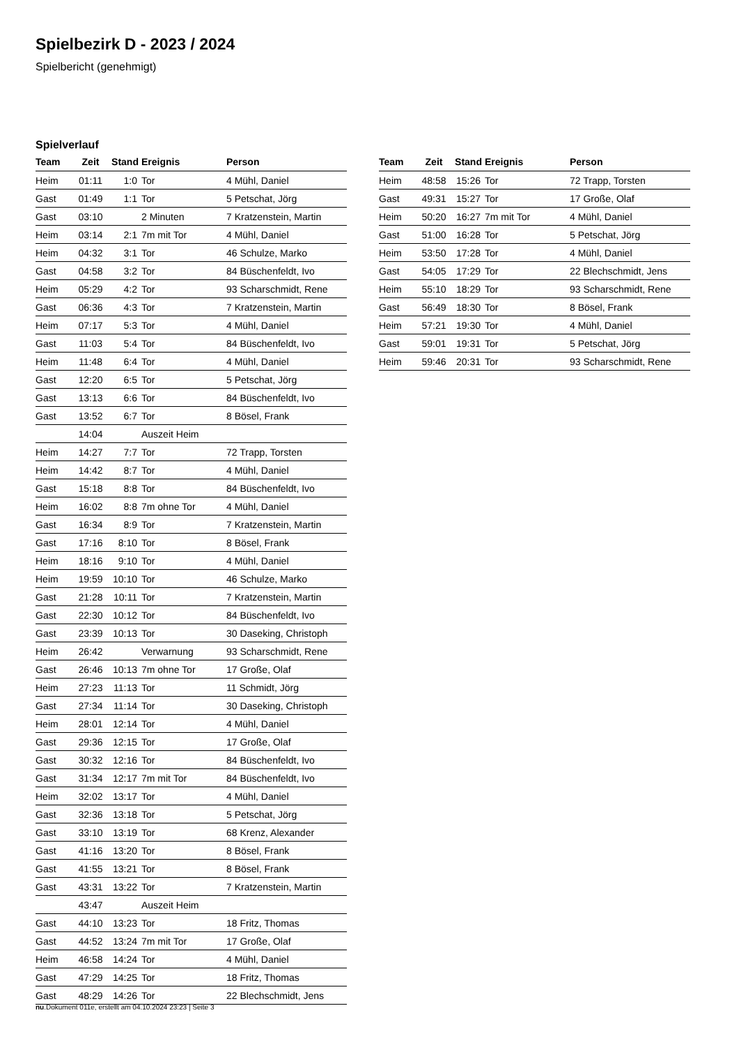Spielbezirk D - 2023 / 2024
Spielbericht (genehmigt)
Spielverlauf
| Team | Zeit | Stand | Ereignis | Person |
| --- | --- | --- | --- | --- |
| Heim | 01:11 | 1:0 | Tor | 4 Mühl, Daniel |
| Gast | 01:49 | 1:1 | Tor | 5 Petschat, Jörg |
| Gast | 03:10 | | 2 Minuten | 7 Kratzenstein, Martin |
| Heim | 03:14 | 2:1 | 7m mit Tor | 4 Mühl, Daniel |
| Heim | 04:32 | 3:1 | Tor | 46 Schulze, Marko |
| Gast | 04:58 | 3:2 | Tor | 84 Büschenfeldt, Ivo |
| Heim | 05:29 | 4:2 | Tor | 93 Scharschmidt, Rene |
| Gast | 06:36 | 4:3 | Tor | 7 Kratzenstein, Martin |
| Heim | 07:17 | 5:3 | Tor | 4 Mühl, Daniel |
| Gast | 11:03 | 5:4 | Tor | 84 Büschenfeldt, Ivo |
| Heim | 11:48 | 6:4 | Tor | 4 Mühl, Daniel |
| Gast | 12:20 | 6:5 | Tor | 5 Petschat, Jörg |
| Gast | 13:13 | 6:6 | Tor | 84 Büschenfeldt, Ivo |
| Gast | 13:52 | 6:7 | Tor | 8 Bösel, Frank |
| | 14:04 | | Auszeit Heim | |
| Heim | 14:27 | 7:7 | Tor | 72 Trapp, Torsten |
| Heim | 14:42 | 8:7 | Tor | 4 Mühl, Daniel |
| Gast | 15:18 | 8:8 | Tor | 84 Büschenfeldt, Ivo |
| Heim | 16:02 | 8:8 | 7m ohne Tor | 4 Mühl, Daniel |
| Gast | 16:34 | 8:9 | Tor | 7 Kratzenstein, Martin |
| Gast | 17:16 | 8:10 | Tor | 8 Bösel, Frank |
| Heim | 18:16 | 9:10 | Tor | 4 Mühl, Daniel |
| Heim | 19:59 | 10:10 | Tor | 46 Schulze, Marko |
| Gast | 21:28 | 10:11 | Tor | 7 Kratzenstein, Martin |
| Gast | 22:30 | 10:12 | Tor | 84 Büschenfeldt, Ivo |
| Gast | 23:39 | 10:13 | Tor | 30 Daseking, Christoph |
| Heim | 26:42 | | Verwarnung | 93 Scharschmidt, Rene |
| Gast | 26:46 | 10:13 | 7m ohne Tor | 17 Große, Olaf |
| Heim | 27:23 | 11:13 | Tor | 11 Schmidt, Jörg |
| Gast | 27:34 | 11:14 | Tor | 30 Daseking, Christoph |
| Heim | 28:01 | 12:14 | Tor | 4 Mühl, Daniel |
| Gast | 29:36 | 12:15 | Tor | 17 Große, Olaf |
| Gast | 30:32 | 12:16 | Tor | 84 Büschenfeldt, Ivo |
| Gast | 31:34 | 12:17 | 7m mit Tor | 84 Büschenfeldt, Ivo |
| Heim | 32:02 | 13:17 | Tor | 4 Mühl, Daniel |
| Gast | 32:36 | 13:18 | Tor | 5 Petschat, Jörg |
| Gast | 33:10 | 13:19 | Tor | 68 Krenz, Alexander |
| Gast | 41:16 | 13:20 | Tor | 8 Bösel, Frank |
| Gast | 41:55 | 13:21 | Tor | 8 Bösel, Frank |
| Gast | 43:31 | 13:22 | Tor | 7 Kratzenstein, Martin |
| | 43:47 | | Auszeit Heim | |
| Gast | 44:10 | 13:23 | Tor | 18 Fritz, Thomas |
| Gast | 44:52 | 13:24 | 7m mit Tor | 17 Große, Olaf |
| Heim | 46:58 | 14:24 | Tor | 4 Mühl, Daniel |
| Gast | 47:29 | 14:25 | Tor | 18 Fritz, Thomas |
| Gast | 48:29 | 14:26 | Tor | 22 Blechschmidt, Jens |
| Team | Zeit | Stand | Ereignis | Person |
| --- | --- | --- | --- | --- |
| Heim | 48:58 | 15:26 | Tor | 72 Trapp, Torsten |
| Gast | 49:31 | 15:27 | Tor | 17 Große, Olaf |
| Heim | 50:20 | 16:27 | 7m mit Tor | 4 Mühl, Daniel |
| Gast | 51:00 | 16:28 | Tor | 5 Petschat, Jörg |
| Heim | 53:50 | 17:28 | Tor | 4 Mühl, Daniel |
| Gast | 54:05 | 17:29 | Tor | 22 Blechschmidt, Jens |
| Heim | 55:10 | 18:29 | Tor | 93 Scharschmidt, Rene |
| Gast | 56:49 | 18:30 | Tor | 8 Bösel, Frank |
| Heim | 57:21 | 19:30 | Tor | 4 Mühl, Daniel |
| Gast | 59:01 | 19:31 | Tor | 5 Petschat, Jörg |
| Heim | 59:46 | 20:31 | Tor | 93 Scharschmidt, Rene |
nu.Dokument 011e, erstellt am 04.10.2024 23:23 | Seite 3